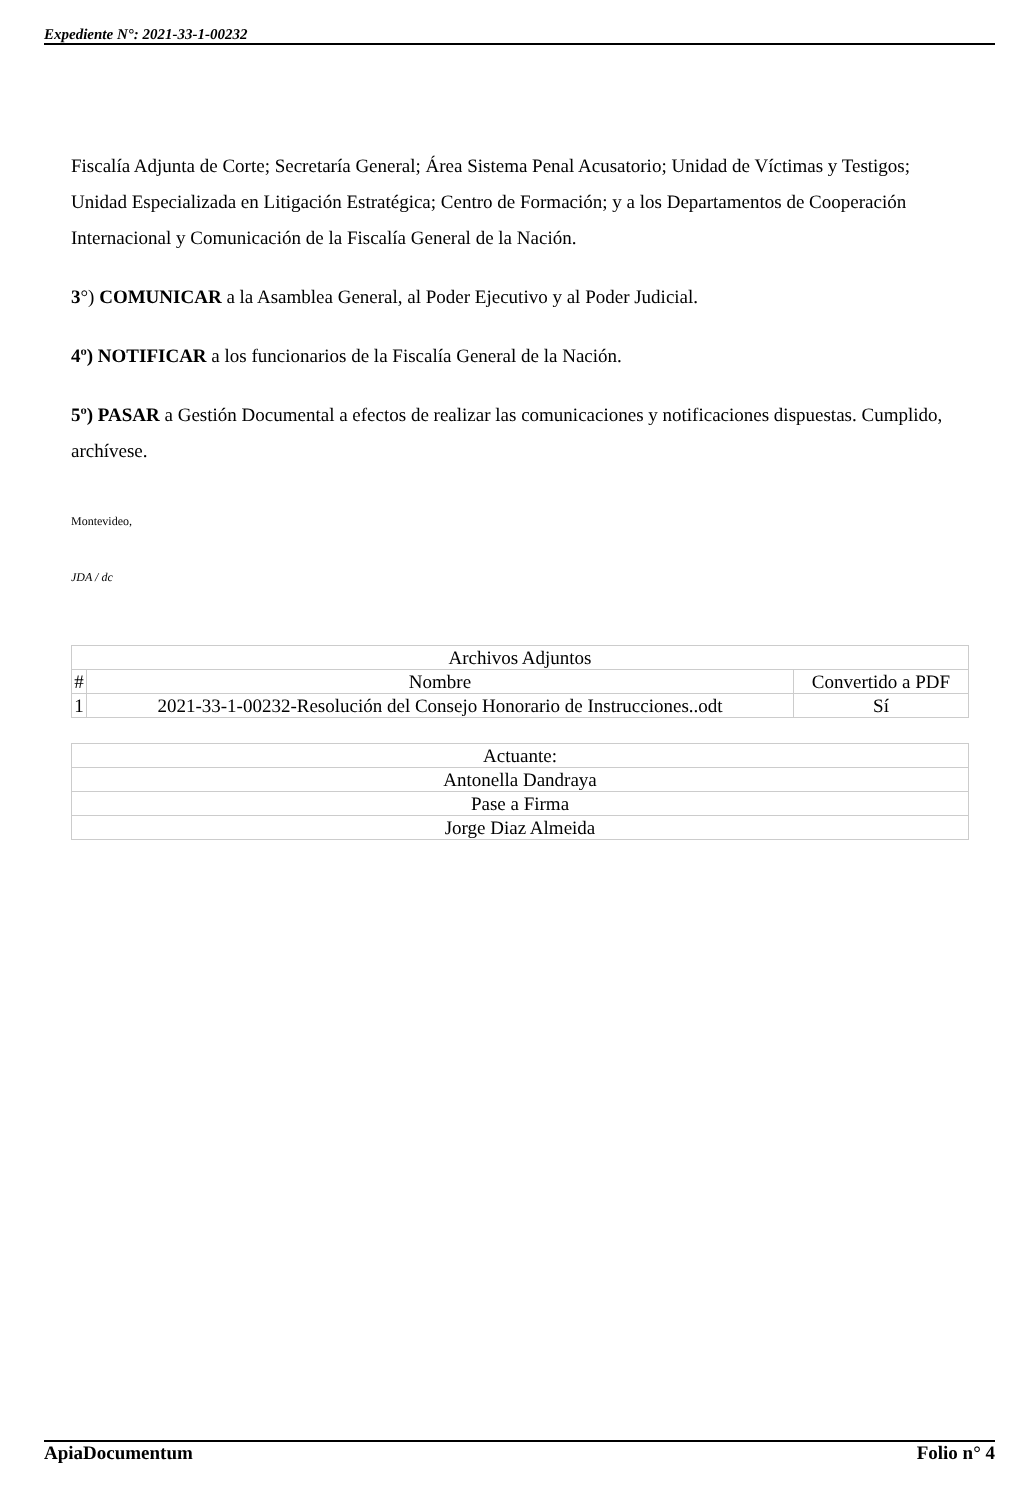Expediente N°: 2021-33-1-00232
Fiscalía Adjunta de Corte; Secretaría General; Área Sistema Penal Acusatorio; Unidad de Víctimas y Testigos; Unidad Especializada en Litigación Estratégica; Centro de Formación; y a los Departamentos de Cooperación Internacional y Comunicación de la Fiscalía General de la Nación.
3°) COMUNICAR a la Asamblea General, al Poder Ejecutivo y al Poder Judicial.
4º) NOTIFICAR a los funcionarios de la Fiscalía General de la Nación.
5º) PASAR a Gestión Documental a efectos de realizar las comunicaciones y notificaciones dispuestas. Cumplido, archívese.
Montevideo,
JDA / dc
| Archivos Adjuntos | | |
| --- | --- | --- |
| # | Nombre | Convertido a PDF |
| 1 | 2021-33-1-00232-Resolución del Consejo Honorario de Instrucciones..odt | Sí |
| Actuante: |
| Antonella Dandraya |
| Pase a Firma |
| Jorge Diaz Almeida |
ApiaDocumentum Folio n° 4